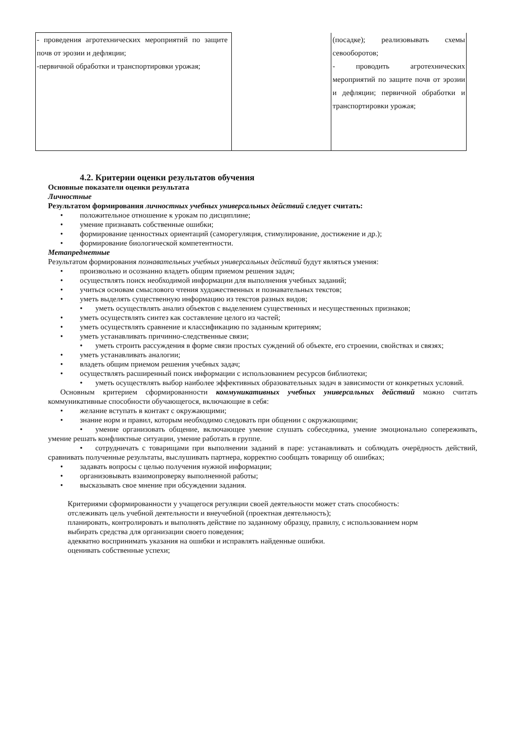| - проведения агротехнических мероприятий по защите почв от эрозии и дефляции; -первичной обработки и транспортировки урожая; | | (посадке); реализовывать схемы севооборотов; - проводить агротехнических мероприятий по защите почв от эрозии и дефляции; первичной обработки и транспортировки урожая; |
4.2. Критерии оценки результатов обучения
Основные показатели оценки результата
Личностные
Результатом формирования личностных учебных универсальных действий следует считать:
• положительное отношение к урокам по дисциплине;
• умение признавать собственные ошибки;
• формирование ценностных ориентаций (саморегуляция, стимулирование, достижение и др.);
• формирование биологической компетентности.
Метапредметные
Результатом формирования познавательных учебных универсальных действий будут являться умения:
• произвольно и осознанно владеть общим приемом решения задач;
• осуществлять поиск необходимой информации для выполнения учебных заданий;
• учиться основам смыслового чтения художественных и познавательных текстов;
• уметь выделять существенную информацию из текстов разных видов;
• уметь осуществлять анализ объектов с выделением существенных и несущественных признаков;
• уметь осуществлять синтез как составление целого из частей;
• уметь осуществлять сравнение и классификацию по заданным критериям;
• уметь устанавливать причинно-следственные связи;
• уметь строить рассуждения в форме связи простых суждений об объекте, его строении, свойствах и связях;
• уметь устанавливать аналогии;
• владеть общим приемом решения учебных задач;
• осуществлять расширенный поиск информации с использованием ресурсов библиотеки;
• уметь осуществлять выбор наиболее эффективных образовательных задач в зависимости от конкретных условий.
Основным критерием сформированности коммуникативных учебных универсальных действий можно считать коммуникативные способности обучающегося, включающие в себя:
• желание вступать в контакт с окружающими;
• знание норм и правил, которым необходимо следовать при общении с окружающими;
• умение организовать общение, включающее умение слушать собеседника, умение эмоционально сопереживать, умение решать конфликтные ситуации, умение работать в группе.
• сотрудничать с товарищами при выполнении заданий в паре: устанавливать и соблюдать очерёдность действий, сравнивать полученные результаты, выслушивать партнера, корректно сообщать товарищу об ошибках;
• задавать вопросы с целью получения нужной информации;
• организовывать взаимопроверку выполненной работы;
• высказывать свое мнение при обсуждении задания.
Критериями сформированности у учащегося регуляции своей деятельности может стать способность:
отслеживать цель учебной деятельности и внеучебной (проектная деятельность);
планировать, контролировать и выполнять действие по заданному образцу, правилу, с использованием норм
выбирать средства для организации своего поведения;
адекватно воспринимать указания на ошибки и исправлять найденные ошибки.
оценивать собственные успехи;